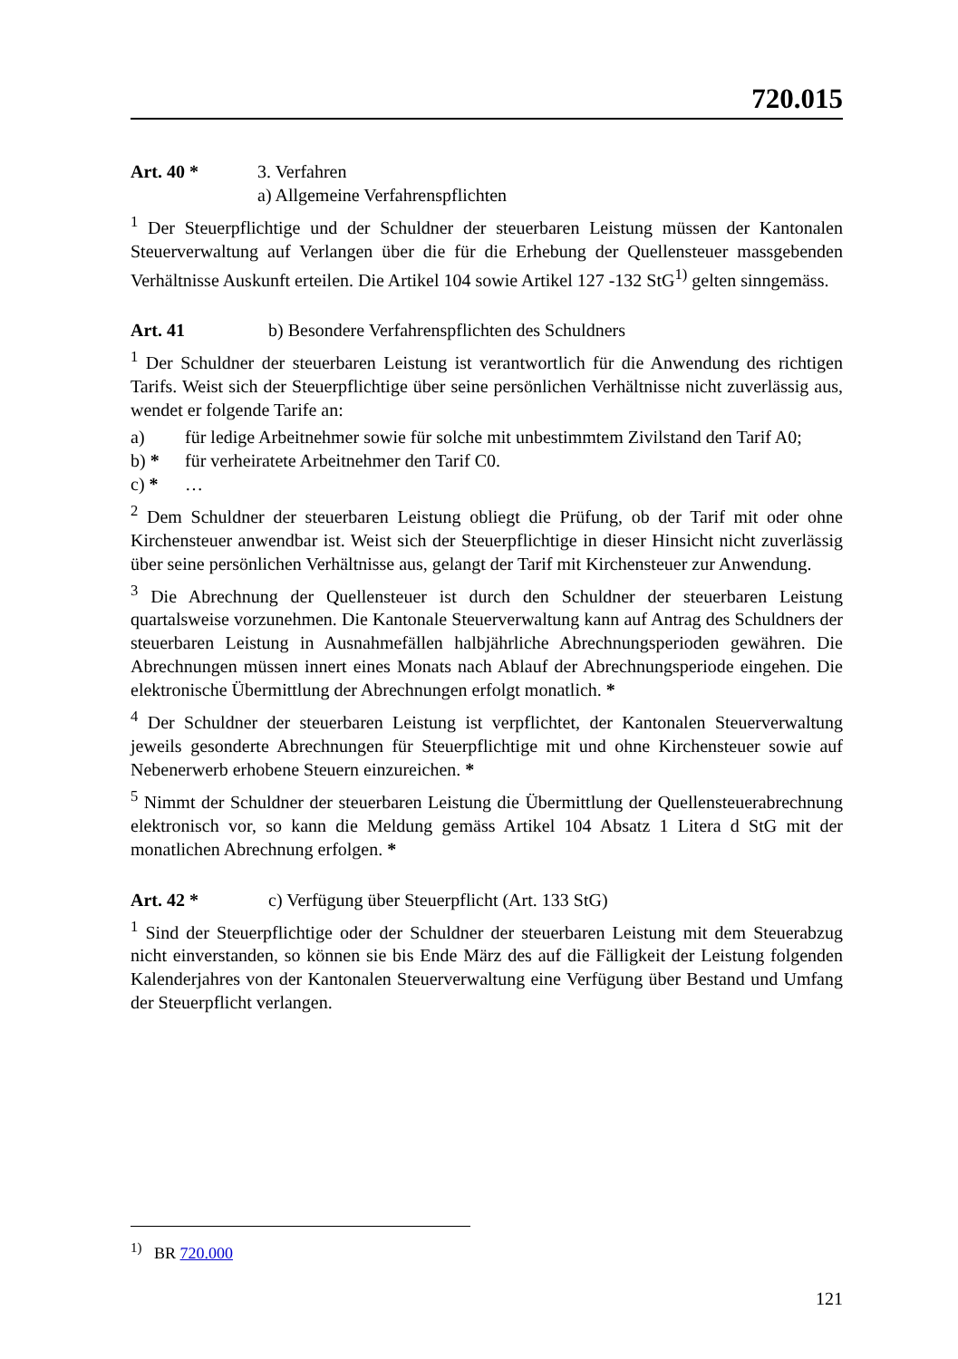720.015
Art. 40 * 3. Verfahren
a) Allgemeine Verfahrenspflichten
<sup>1</sup> Der Steuerpflichtige und der Schuldner der steuerbaren Leistung müssen der Kantonalen Steuerverwaltung auf Verlangen über die für die Erhebung der Quellensteuer massgebenden Verhältnisse Auskunft erteilen. Die Artikel 104 sowie Artikel 127 -132 StG<sup>1)</sup> gelten sinngemäss.
Art. 41 b) Besondere Verfahrenspflichten des Schuldners
<sup>1</sup> Der Schuldner der steuerbaren Leistung ist verantwortlich für die Anwendung des richtigen Tarifs. Weist sich der Steuerpflichtige über seine persönlichen Verhältnisse nicht zuverlässig aus, wendet er folgende Tarife an:
a) für ledige Arbeitnehmer sowie für solche mit unbestimmtem Zivilstand den Tarif A0;
b) * für verheiratete Arbeitnehmer den Tarif C0.
c) * …
<sup>2</sup> Dem Schuldner der steuerbaren Leistung obliegt die Prüfung, ob der Tarif mit oder ohne Kirchensteuer anwendbar ist. Weist sich der Steuerpflichtige in dieser Hinsicht nicht zuverlässig über seine persönlichen Verhältnisse aus, gelangt der Tarif mit Kirchensteuer zur Anwendung.
<sup>3</sup> Die Abrechnung der Quellensteuer ist durch den Schuldner der steuerbaren Leistung quartalsweise vorzunehmen. Die Kantonale Steuerverwaltung kann auf Antrag des Schuldners der steuerbaren Leistung in Ausnahmefällen halbjährliche Abrechnungsperioden gewähren. Die Abrechnungen müssen innert eines Monats nach Ablauf der Abrechnungsperiode eingehen. Die elektronische Übermittlung der Abrechnungen erfolgt monatlich. *
<sup>4</sup> Der Schuldner der steuerbaren Leistung ist verpflichtet, der Kantonalen Steuerverwaltung jeweils gesonderte Abrechnungen für Steuerpflichtige mit und ohne Kirchensteuer sowie auf Nebenerwerb erhobene Steuern einzureichen. *
<sup>5</sup> Nimmt der Schuldner der steuerbaren Leistung die Übermittlung der Quellensteuerabrechnung elektronisch vor, so kann die Meldung gemäss Artikel 104 Absatz 1 Litera d StG mit der monatlichen Abrechnung erfolgen. *
Art. 42 * c) Verfügung über Steuerpflicht (Art. 133 StG)
<sup>1</sup> Sind der Steuerpflichtige oder der Schuldner der steuerbaren Leistung mit dem Steuerabzug nicht einverstanden, so können sie bis Ende März des auf die Fälligkeit der Leistung folgenden Kalenderjahres von der Kantonalen Steuerverwaltung eine Verfügung über Bestand und Umfang der Steuerpflicht verlangen.
<sup>1)</sup> BR 720.000
121